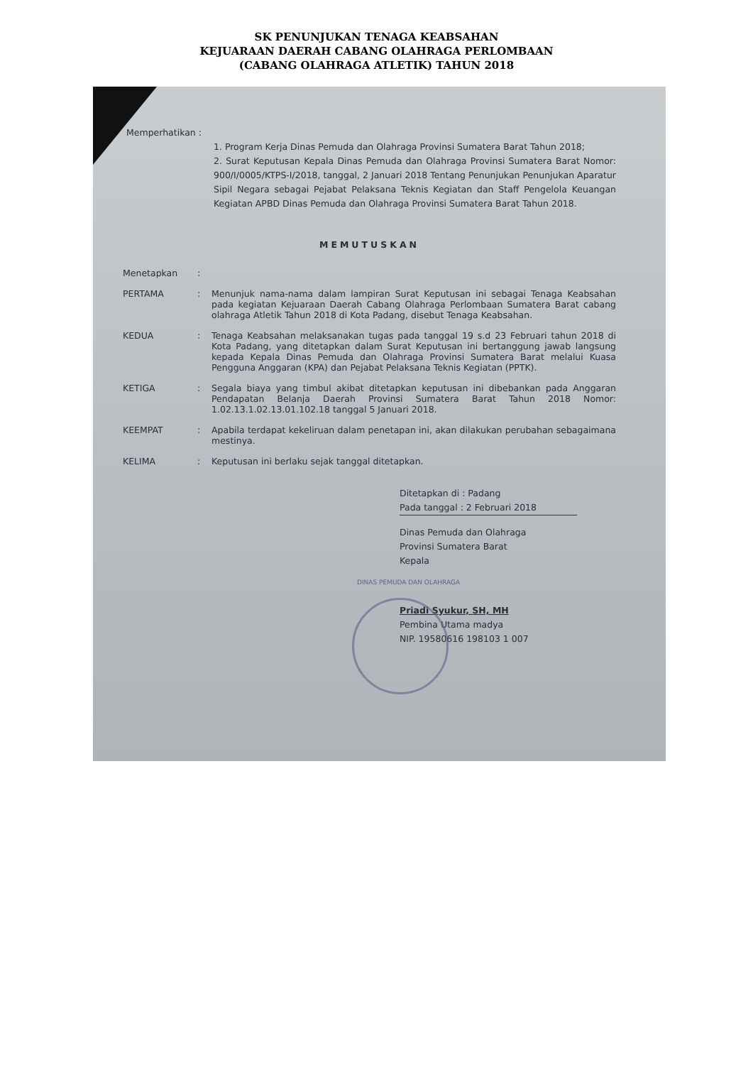SK PENUNJUKAN TENAGA KEABSAHAN
KEJUARAAN DAERAH CABANG OLAHRAGA PERLOMBAAN
(CABANG OLAHRAGA ATLETIK) TAHUN 2018
Memperhatikan :
1. Program Kerja Dinas Pemuda dan Olahraga Provinsi Sumatera Barat Tahun 2018;
2. Surat Keputusan Kepala Dinas Pemuda dan Olahraga Provinsi Sumatera Barat Nomor: 900/I/0005/KTPS-I/2018, tanggal, 2 Januari 2018 Tentang Penunjukan Penunjukan Aparatur Sipil Negara sebagai Pejabat Pelaksana Teknis Kegiatan dan Staff Pengelola Keuangan Kegiatan APBD Dinas Pemuda dan Olahraga Provinsi Sumatera Barat Tahun 2018.
MEMUTUSKAN
Menetapkan:
PERTAMA: Menunjuk nama-nama dalam lampiran Surat Keputusan ini sebagai Tenaga Keabsahan pada kegiatan Kejuaraan Daerah Cabang Olahraga Perlombaan Sumatera Barat cabang olahraga Atletik Tahun 2018 di Kota Padang, disebut Tenaga Keabsahan.
KEDUA: Tenaga Keabsahan melaksanakan tugas pada tanggal 19 s.d 23 Februari tahun 2018 di Kota Padang, yang ditetapkan dalam Surat Keputusan ini bertanggung jawab langsung kepada Kepala Dinas Pemuda dan Olahraga Provinsi Sumatera Barat melalui Kuasa Pengguna Anggaran (KPA) dan Pejabat Pelaksana Teknis Kegiatan (PPTK).
KETIGA: Segala biaya yang timbul akibat ditetapkan keputusan ini dibebankan pada Anggaran Pendapatan Belanja Daerah Provinsi Sumatera Barat Tahun 2018 Nomor: 1.02.13.1.02.13.01.102.18 tanggal 5 Januari 2018.
KEEMPAT: Apabila terdapat kekeliruan dalam penetapan ini, akan dilakukan perubahan sebagaimana mestinya.
KELIMA: Keputusan ini berlaku sejak tanggal ditetapkan.
Ditetapkan di : Padang
Pada tanggal : 2 Februari 2018
Dinas Pemuda dan Olahraga
Provinsi Sumatera Barat
Kepala
DINAS PEMUDA DAN OLAHRAGA
Priadi Syukur, SH, MH
Pembina Utama madya
NIP. 19580616 198103 1 007